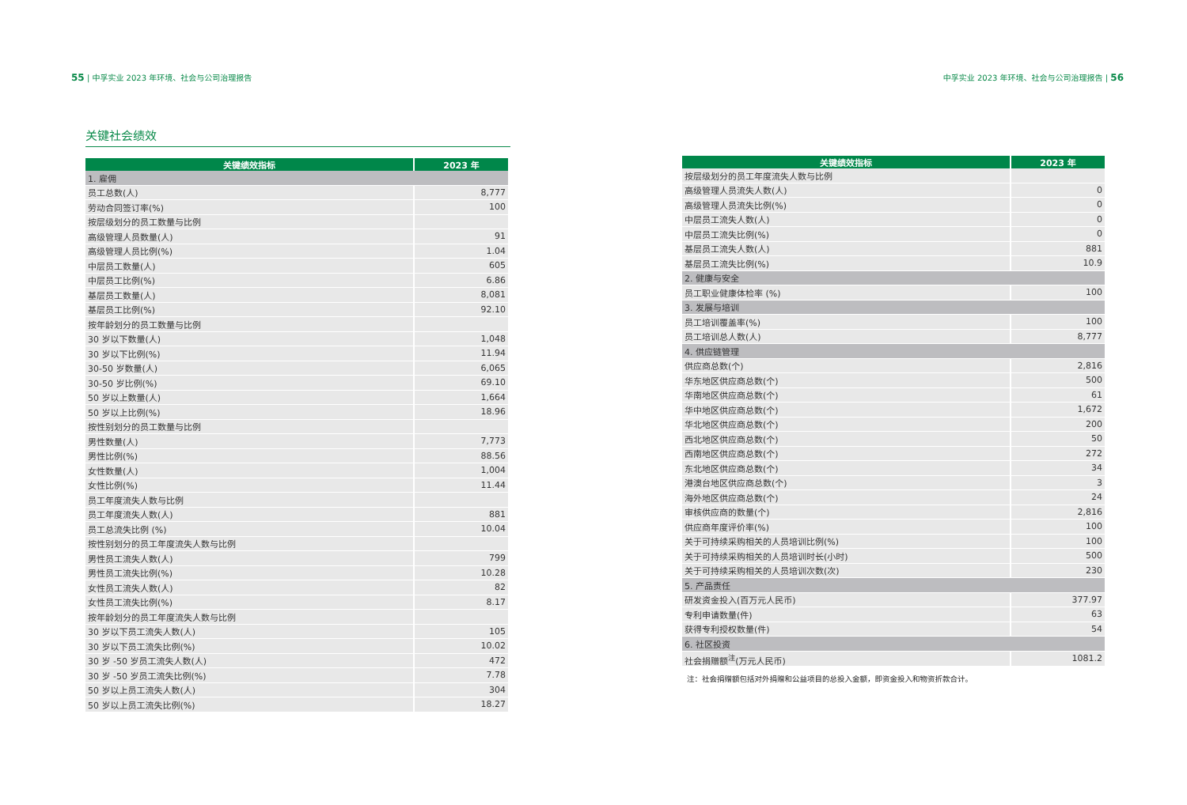55 | 中孚实业 2023 年环境、社会与公司治理报告
关键社会绩效
| 关键绩效指标 | 2023 年 |
| --- | --- |
| 1. 雇佣 | |
| 员工总数(人) | 8,777 |
| 劳动合同签订率(%) | 100 |
| 按层级划分的员工数量与比例 | |
| 高级管理人员数量(人) | 91 |
| 高级管理人员比例(%) | 1.04 |
| 中层员工数量(人) | 605 |
| 中层员工比例(%) | 6.86 |
| 基层员工数量(人) | 8,081 |
| 基层员工比例(%) | 92.10 |
| 按年龄划分的员工数量与比例 | |
| 30 岁以下数量(人) | 1,048 |
| 30 岁以下比例(%) | 11.94 |
| 30-50 岁数量(人) | 6,065 |
| 30-50 岁比例(%) | 69.10 |
| 50 岁以上数量(人) | 1,664 |
| 50 岁以上比例(%) | 18.96 |
| 按性别划分的员工数量与比例 | |
| 男性数量(人) | 7,773 |
| 男性比例(%) | 88.56 |
| 女性数量(人) | 1,004 |
| 女性比例(%) | 11.44 |
| 员工年度流失人数与比例 | |
| 员工年度流失人数(人) | 881 |
| 员工总流失比例 (%) | 10.04 |
| 按性别划分的员工年度流失人数与比例 | |
| 男性员工流失人数(人) | 799 |
| 男性员工流失比例(%) | 10.28 |
| 女性员工流失人数(人) | 82 |
| 女性员工流失比例(%) | 8.17 |
| 按年龄划分的员工年度流失人数与比例 | |
| 30 岁以下员工流失人数(人) | 105 |
| 30 岁以下员工流失比例(%) | 10.02 |
| 30 岁 -50 岁员工流失人数(人) | 472 |
| 30 岁 -50 岁员工流失比例(%) | 7.78 |
| 50 岁以上员工流失人数(人) | 304 |
| 50 岁以上员工流失比例(%) | 18.27 |
中孚实业 2023 年环境、社会与公司治理报告 | 56
| 关键绩效指标 | 2023 年 |
| --- | --- |
| 按层级划分的员工年度流失人数与比例 | |
| 高级管理人员流失人数(人) | 0 |
| 高级管理人员流失比例(%) | 0 |
| 中层员工流失人数(人) | 0 |
| 中层员工流失比例(%) | 0 |
| 基层员工流失人数(人) | 881 |
| 基层员工流失比例(%) | 10.9 |
| 2. 健康与安全 | |
| 员工职业健康体检率 (%) | 100 |
| 3. 发展与培训 | |
| 员工培训覆盖率(%) | 100 |
| 员工培训总人数(人) | 8,777 |
| 4. 供应链管理 | |
| 供应商总数(个) | 2,816 |
| 华东地区供应商总数(个) | 500 |
| 华南地区供应商总数(个) | 61 |
| 华中地区供应商总数(个) | 1,672 |
| 华北地区供应商总数(个) | 200 |
| 西北地区供应商总数(个) | 50 |
| 西南地区供应商总数(个) | 272 |
| 东北地区供应商总数(个) | 34 |
| 港澳台地区供应商总数(个) | 3 |
| 海外地区供应商总数(个) | 24 |
| 审核供应商的数量(个) | 2,816 |
| 供应商年度评价率(%) | 100 |
| 关于可持续采购相关的人员培训比例(%) | 100 |
| 关于可持续采购相关的人员培训时长(小时) | 500 |
| 关于可持续采购相关的人员培训次数(次) | 230 |
| 5. 产品责任 | |
| 研发资金投入(百万元人民币) | 377.97 |
| 专利申请数量(件) | 63 |
| 获得专利授权数量(件) | 54 |
| 6. 社区投资 | |
| 社会捐赠额<sup>注</sup>(万元人民币) | 1081.2 |
注：社会捐赠额包括对外捐赠和公益项目的总投入金额，即资金投入和物资折款合计。